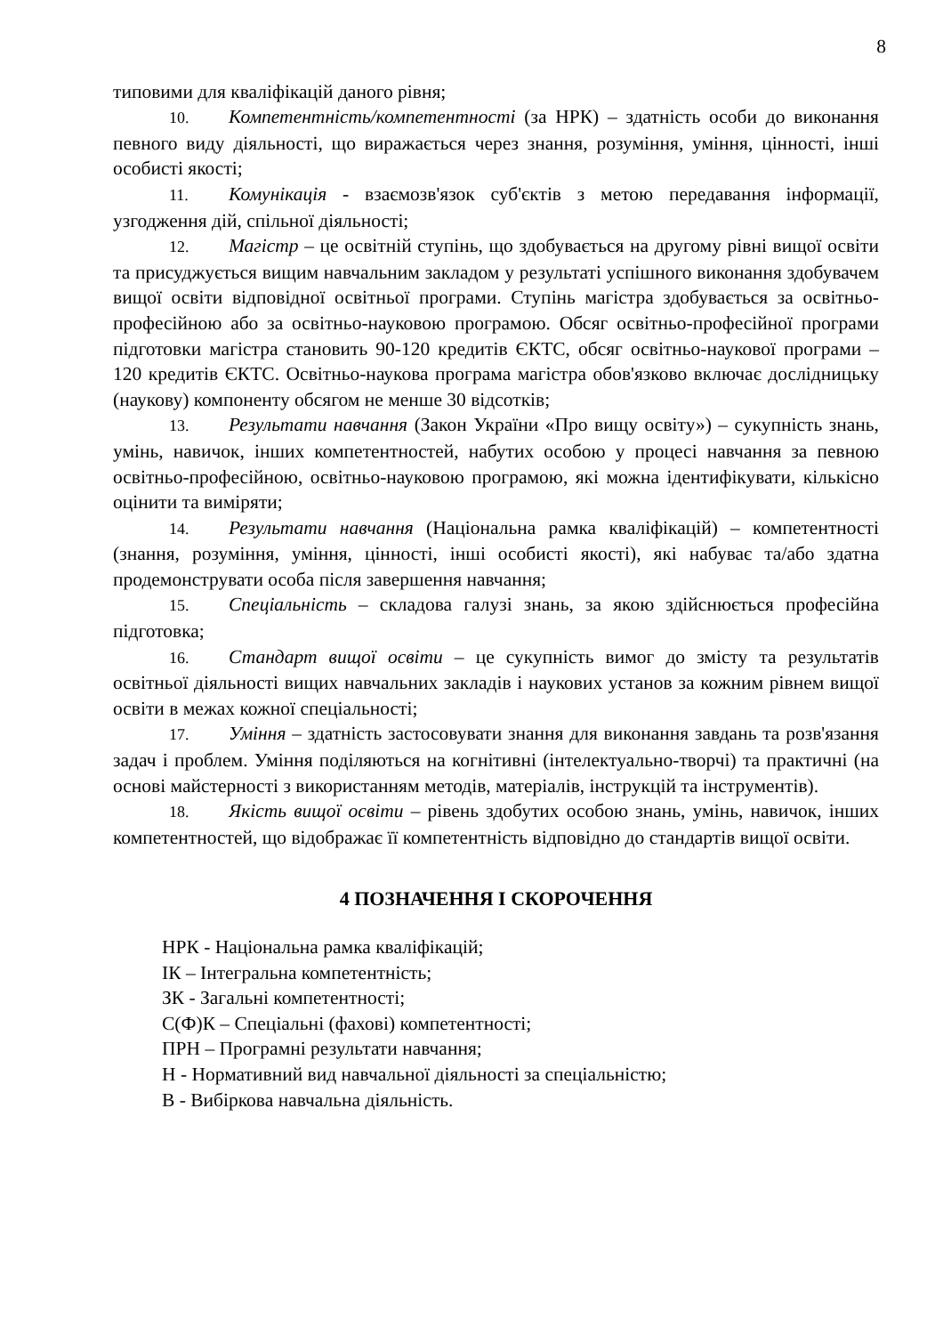8
типовими для кваліфікацій даного рівня;
10. Компетентність/компетентності (за НРК) – здатність особи до виконання певного виду діяльності, що виражається через знання, розуміння, уміння, цінності, інші особисті якості;
11. Комунікація - взаємозв'язок суб'єктів з метою передавання інформації, узгодження дій, спільної діяльності;
12. Магістр – це освітній ступінь, що здобувається на другому рівні вищої освіти та присуджується вищим навчальним закладом у результаті успішного виконання здобувачем вищої освіти відповідної освітньої програми. Ступінь магістра здобувається за освітньо-професійною або за освітньо-науковою програмою. Обсяг освітньо-професійної програми підготовки магістра становить 90-120 кредитів ЄКТС, обсяг освітньо-наукової програми – 120 кредитів ЄКТС. Освітньо-наукова програма магістра обов'язково включає дослідницьку (наукову) компоненту обсягом не менше 30 відсотків;
13. Результати навчання (Закон України «Про вищу освіту») – сукупність знань, умінь, навичок, інших компетентностей, набутих особою у процесі навчання за певною освітньо-професійною, освітньо-науковою програмою, які можна ідентифікувати, кількісно оцінити та виміряти;
14. Результати навчання (Національна рамка кваліфікацій) – компетентності (знання, розуміння, уміння, цінності, інші особисті якості), які набуває та/або здатна продемонструвати особа після завершення навчання;
15. Спеціальність – складова галузі знань, за якою здійснюється професійна підготовка;
16. Стандарт вищої освіти – це сукупність вимог до змісту та результатів освітньої діяльності вищих навчальних закладів і наукових установ за кожним рівнем вищої освіти в межах кожної спеціальності;
17. Уміння – здатність застосовувати знання для виконання завдань та розв'язання задач і проблем. Уміння поділяються на когнітивні (інтелектуально-творчі) та практичні (на основі майстерності з використанням методів, матеріалів, інструкцій та інструментів).
18. Якість вищої освіти – рівень здобутих особою знань, умінь, навичок, інших компетентностей, що відображає її компетентність відповідно до стандартів вищої освіти.
4 ПОЗНАЧЕННЯ І СКОРОЧЕННЯ
НРК - Національна рамка кваліфікацій;
ІК – Інтегральна компетентність;
ЗК - Загальні компетентності;
С(Ф)К – Спеціальні (фахові) компетентності;
ПРН – Програмні результати навчання;
Н - Нормативний вид навчальної діяльності за спеціальністю;
В - Вибіркова навчальна діяльність.